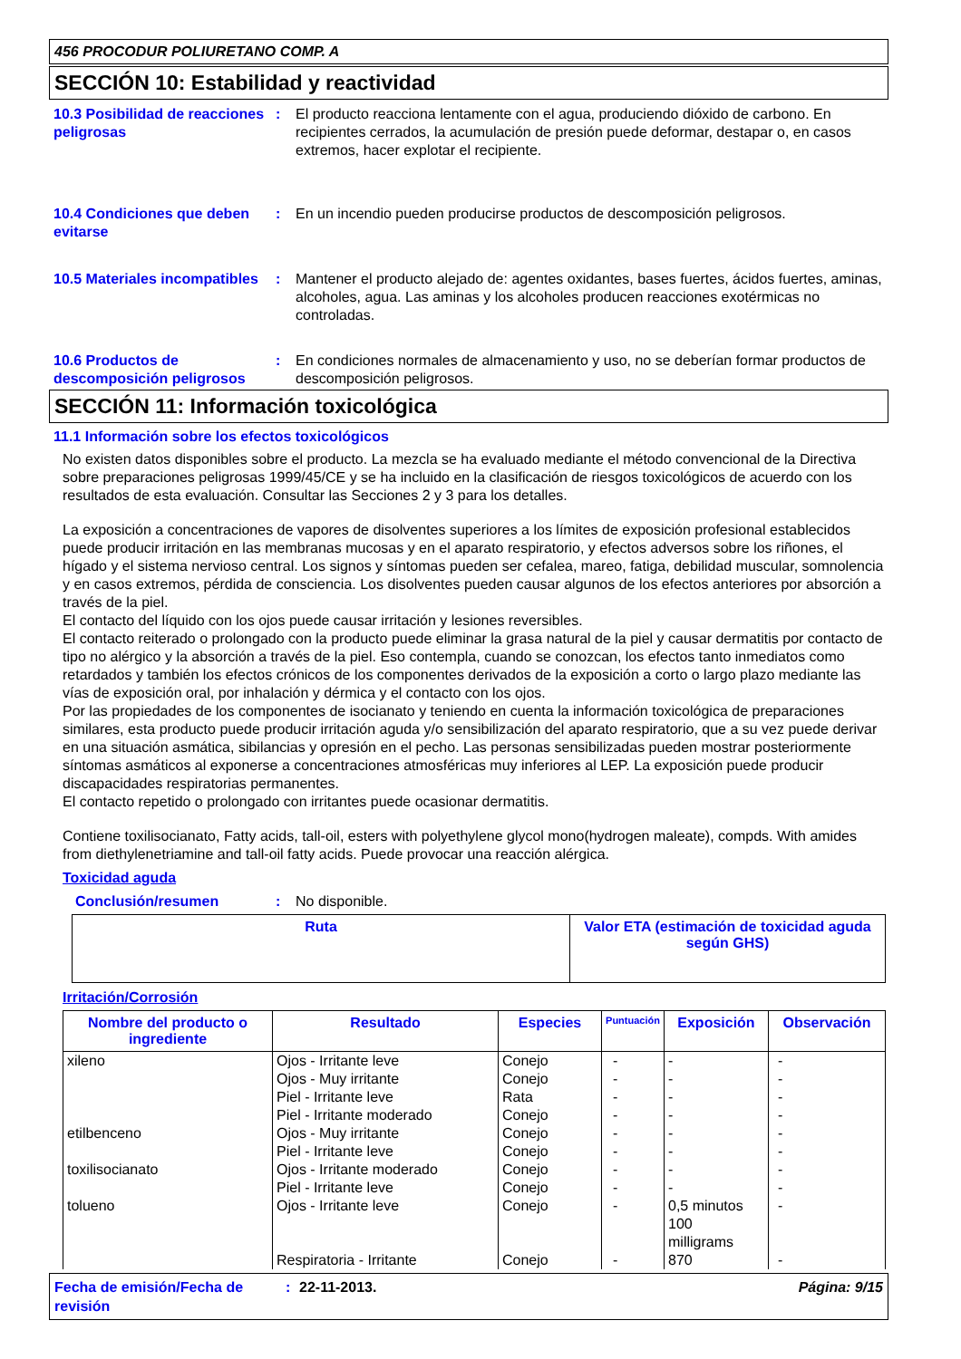456 PROCODUR POLIURETANO COMP. A
SECCIÓN 10: Estabilidad y reactividad
10.3 Posibilidad de reacciones peligrosas
: El producto reacciona lentamente con el agua, produciendo dióxido de carbono. En recipientes cerrados, la acumulación de presión puede deformar, destapar o, en casos extremos, hacer explotar el recipiente.
10.4 Condiciones que deben evitarse
: En un incendio pueden producirse productos de descomposición peligrosos.
10.5 Materiales incompatibles
: Mantener el producto alejado de: agentes oxidantes, bases fuertes, ácidos fuertes, aminas, alcoholes, agua. Las aminas y los alcoholes producen reacciones exotérmicas no controladas.
10.6 Productos de descomposición peligrosos
: En condiciones normales de almacenamiento y uso, no se deberían formar productos de descomposición peligrosos.
SECCIÓN 11: Información toxicológica
11.1 Información sobre los efectos toxicológicos
No existen datos disponibles sobre el producto. La mezcla se ha evaluado mediante el método convencional de la Directiva sobre preparaciones peligrosas 1999/45/CE y se ha incluido en la clasificación de riesgos toxicológicos de acuerdo con los resultados de esta evaluación. Consultar las Secciones 2 y 3 para los detalles.
La exposición a concentraciones de vapores de disolventes superiores a los límites de exposición profesional establecidos puede producir irritación en las membranas mucosas y en el aparato respiratorio, y efectos adversos sobre los riñones, el hígado y el sistema nervioso central. Los signos y síntomas pueden ser cefalea, mareo, fatiga, debilidad muscular, somnolencia y en casos extremos, pérdida de consciencia. Los disolventes pueden causar algunos de los efectos anteriores por absorción a través de la piel.
El contacto del líquido con los ojos puede causar irritación y lesiones reversibles.
El contacto reiterado o prolongado con la producto puede eliminar la grasa natural de la piel y causar dermatitis por contacto de tipo no alérgico y la absorción a través de la piel. Eso contempla, cuando se conozcan, los efectos tanto inmediatos como retardados y también los efectos crónicos de los componentes derivados de la exposición a corto o largo plazo mediante las vías de exposición oral, por inhalación y dérmica y el contacto con los ojos.
Por las propiedades de los componentes de isocianato y teniendo en cuenta la información toxicológica de preparaciones similares, esta producto puede producir irritación aguda y/o sensibilización del aparato respiratorio, que a su vez puede derivar en una situación asmática, sibilancias y opresión en el pecho. Las personas sensibilizadas pueden mostrar posteriormente síntomas asmáticos al exponerse a concentraciones atmosféricas muy inferiores al LEP. La exposición puede producir discapacidades respiratorias permanentes.
El contacto repetido o prolongado con irritantes puede ocasionar dermatitis.
Contiene toxilisocianato, Fatty acids, tall-oil, esters with polyethylene glycol mono(hydrogen maleate), compds. With amides from diethylenetriamine and tall-oil fatty acids. Puede provocar una reacción alérgica.
Toxicidad aguda
Conclusión/resumen : No disponible.
| Ruta | Valor ETA (estimación de toxicidad aguda según GHS) |
| --- | --- |
Irritación/Corrosión
| Nombre del producto o ingrediente | Resultado | Especies | Puntuación | Exposición | Observación |
| --- | --- | --- | --- | --- | --- |
| xileno etilbenceno toxilisocianato tolueno | Ojos - Irritante leve Ojos - Muy irritante Piel - Irritante leve Piel - Irritante moderado Ojos - Muy irritante Piel - Irritante leve Ojos - Irritante moderado Piel - Irritante leve Ojos - Irritante leve Respiratoria - Irritante | Conejo Conejo Rata Conejo Conejo Conejo Conejo Conejo Conejo Conejo | - - - - - - - - - - | - - - - - - - - 0,5 minutos 100 milligrams 870 | - - - - - - - - - - |
Fecha de emisión/Fecha de revisión
: 22-11-2013. Página: 9/15